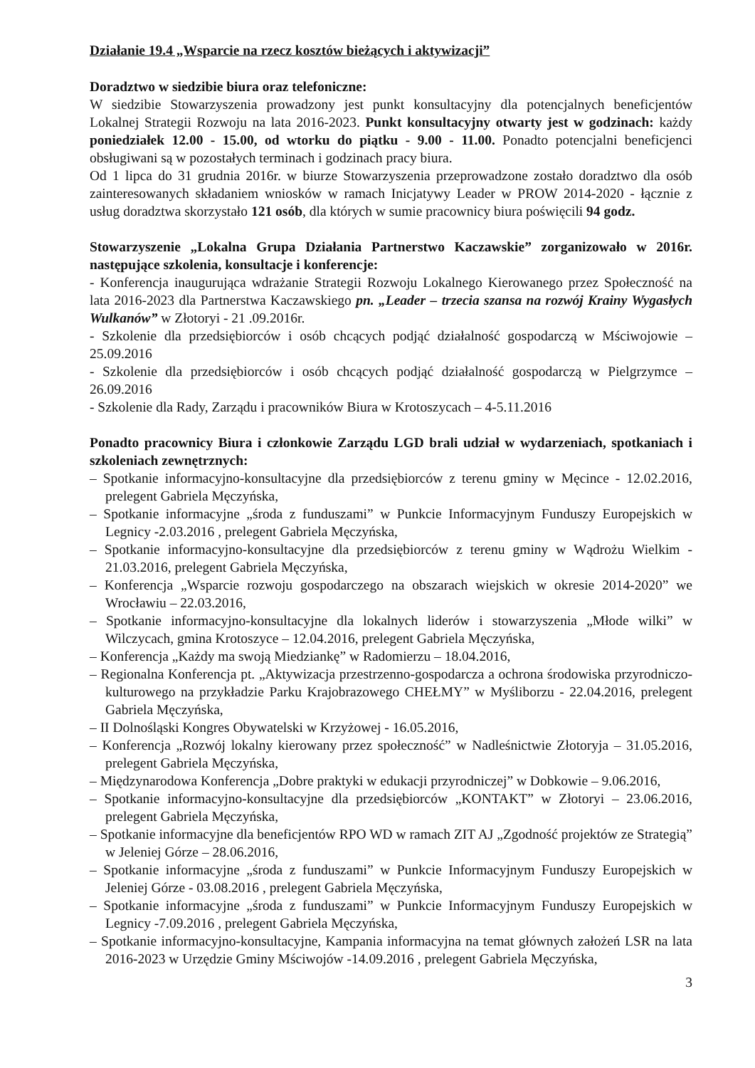Działanie 19.4 „Wsparcie na rzecz kosztów bieżących i aktywizacji”
Doradztwo w siedzibie biura oraz telefoniczne:
W siedzibie Stowarzyszenia prowadzony jest punkt konsultacyjny dla potencjalnych beneficjentów Lokalnej Strategii Rozwoju na lata 2016-2023. Punkt konsultacyjny otwarty jest w godzinach: każdy poniedziałek 12.00 - 15.00, od wtorku do piątku - 9.00 - 11.00. Ponadto potencjalni beneficjenci obsługiwani są w pozostałych terminach i godzinach pracy biura.
Od 1 lipca do 31 grudnia 2016r. w biurze Stowarzyszenia przeprowadzone zostało doradztwo dla osób zainteresowanych składaniem wniosków w ramach Inicjatywy Leader w PROW 2014-2020 - łącznie z usług doradztwa skorzystało 121 osób, dla których w sumie pracownicy biura poświęcili 94 godz.
Stowarzyszenie „Lokalna Grupa Działania Partnerstwo Kaczawskie” zorganizowało w 2016r. następujące szkolenia, konsultacje i konferencje:
- Konferencja inaugurująca wdrażanie Strategii Rozwoju Lokalnego Kierowanego przez Społeczność na lata 2016-2023 dla Partnerstwa Kaczawskiego pn. „Leader – trzecia szansa na rozwój Krainy Wygasłych Wulkanów” w Złotoryi - 21 .09.2016r.
- Szkolenie dla przedsiębiorców i osób chcących podjąć działalność gospodarczą w Mściwojowie – 25.09.2016
- Szkolenie dla przedsiębiorców i osób chcących podjąć działalność gospodarczą w Pielgrzymce – 26.09.2016
- Szkolenie dla Rady, Zarządu i pracowników Biura w Krotoszycach – 4-5.11.2016
Ponadto pracownicy Biura i członkowie Zarządu LGD brali udział w wydarzeniach, spotkaniach i szkoleniach zewnętrznych:
– Spotkanie informacyjno-konsultacyjne dla przedsiębiorców z terenu gminy w Męcince - 12.02.2016, prelegent Gabriela Męczyńska,
– Spotkanie informacyjne „środa z funduszami” w Punkcie Informacyjnym Funduszy Europejskich w Legnicy -2.03.2016 , prelegent Gabriela Męczyńska,
– Spotkanie informacyjno-konsultacyjne dla przedsiębiorców z terenu gminy w Wądrożu Wielkim - 21.03.2016, prelegent Gabriela Męczyńska,
– Konferencja „Wsparcie rozwoju gospodarczego na obszarach wiejskich w okresie 2014-2020” we Wrocławiu – 22.03.2016,
– Spotkanie informacyjno-konsultacyjne dla lokalnych liderów i stowarzyszenia „Młode wilki” w Wilczycach, gmina Krotoszyce – 12.04.2016, prelegent Gabriela Męczyńska,
– Konferencja „Każdy ma swoją Miedziankę” w Radomierzu – 18.04.2016,
– Regionalna Konferencja pt. „Aktywizacja przestrzenno-gospodarcza a ochrona środowiska przyrodniczo-kulturowego na przykładzie Parku Krajobrazowego CHEŁMY” w Myśliborzu - 22.04.2016, prelegent Gabriela Męczyńska,
– II Dolnośląski Kongres Obywatelski w Krzyżowej - 16.05.2016,
– Konferencja „Rozwój lokalny kierowany przez społeczność” w Nadleśnictwie Złotoryja – 31.05.2016, prelegent Gabriela Męczyńska,
– Międzynarodowa Konferencja „Dobre praktyki w edukacji przyrodniczej” w Dobkowie – 9.06.2016,
– Spotkanie informacyjno-konsultacyjne dla przedsiębiorców „KONTAKT” w Złotoryi – 23.06.2016, prelegent Gabriela Męczyńska,
– Spotkanie informacyjne dla beneficjentów RPO WD w ramach ZIT AJ „Zgodność projektów ze Strategią” w Jeleniej Górze – 28.06.2016,
– Spotkanie informacyjne „środa z funduszami” w Punkcie Informacyjnym Funduszy Europejskich w Jeleniej Górze - 03.08.2016 , prelegent Gabriela Męczyńska,
– Spotkanie informacyjne „środa z funduszami” w Punkcie Informacyjnym Funduszy Europejskich w Legnicy -7.09.2016 , prelegent Gabriela Męczyńska,
– Spotkanie informacyjno-konsultacyjne, Kampania informacyjna na temat głównych założeń LSR na lata 2016-2023 w Urzędzie Gminy Mściwojów -14.09.2016 , prelegent Gabriela Męczyńska,
3